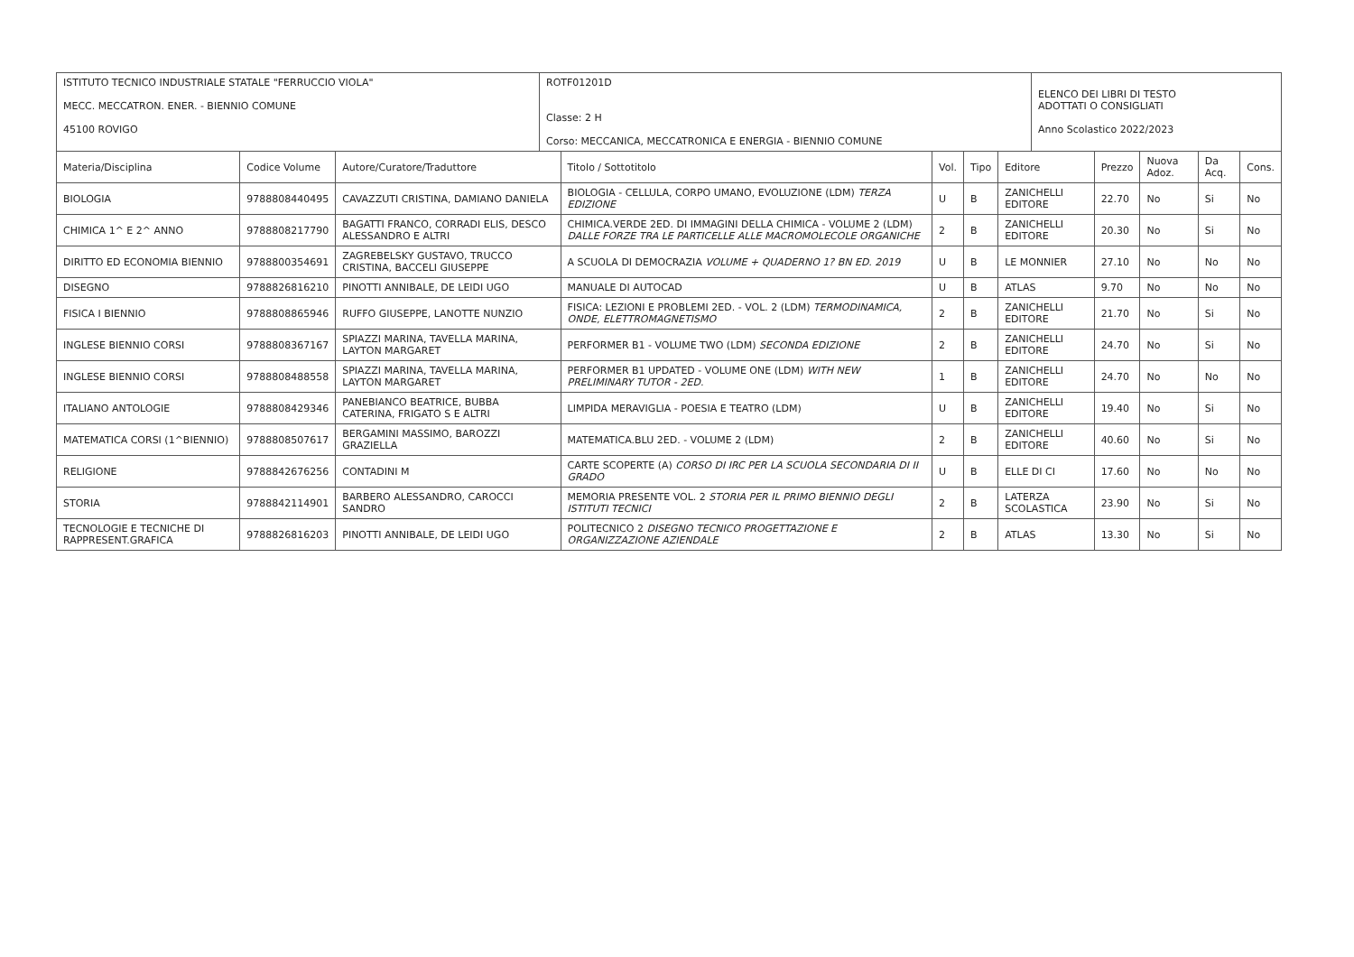| ISTITUTO TECNICO INDUSTRIALE STATALE "FERRUCCIO VIOLA" MECC. MECCATRON. ENER. - BIENNIO COMUNE 45100 ROVIGO | ROTF01201D Classe: 2 H Corso: MECCANICA, MECCATRONICA E ENERGIA - BIENNIO COMUNE | ELENCO DEI LIBRI DI TESTO ADOTTATI O CONSIGLIATI Anno Scolastico 2022/2023 |
| Materia/Disciplina | Codice Volume | Autore/Curatore/Traduttore | Titolo / Sottotitolo | Vol. | Tipo | Editore | Prezzo | Nuova Adoz. | Da Acq. | Cons. |
| --- | --- | --- | --- | --- | --- | --- | --- | --- | --- | --- |
| BIOLOGIA | 9788808440495 | CAVAZZUTI CRISTINA, DAMIANO DANIELA | BIOLOGIA - CELLULA, CORPO UMANO, EVOLUZIONE (LDM) TERZA EDIZIONE | U | B | ZANICHELLI EDITORE | 22.70 | No | Si | No |
| CHIMICA 1^ E 2^ ANNO | 9788808217790 | BAGATTI FRANCO, CORRADI ELIS, DESCO ALESSANDRO E ALTRI | CHIMICA.VERDE 2ED. DI IMMAGINI DELLA CHIMICA - VOLUME 2 (LDM) DALLE FORZE TRA LE PARTICELLE ALLE MACROMOLECOLE ORGANICHE | 2 | B | ZANICHELLI EDITORE | 20.30 | No | Si | No |
| DIRITTO ED ECONOMIA BIENNIO | 9788800354691 | ZAGREBELSKY GUSTAVO, TRUCCO CRISTINA, BACCELI GIUSEPPE | A SCUOLA DI DEMOCRAZIA VOLUME + QUADERNO 1? BN ED. 2019 | U | B | LE MONNIER | 27.10 | No | No | No |
| DISEGNO | 9788826816210 | PINOTTI ANNIBALE, DE LEIDI UGO | MANUALE DI AUTOCAD | U | B | ATLAS | 9.70 | No | No | No |
| FISICA I BIENNIO | 9788808865946 | RUFFO GIUSEPPE, LANOTTE NUNZIO | FISICA: LEZIONI E PROBLEMI 2ED. - VOL. 2 (LDM) TERMODINAMICA, ONDE, ELETTROMAGNETISMO | 2 | B | ZANICHELLI EDITORE | 21.70 | No | Si | No |
| INGLESE BIENNIO CORSI | 9788808367167 | SPIAZZI MARINA, TAVELLA MARINA, LAYTON MARGARET | PERFORMER B1 - VOLUME TWO (LDM) SECONDA EDIZIONE | 2 | B | ZANICHELLI EDITORE | 24.70 | No | Si | No |
| INGLESE BIENNIO CORSI | 9788808488558 | SPIAZZI MARINA, TAVELLA MARINA, LAYTON MARGARET | PERFORMER B1 UPDATED - VOLUME ONE (LDM) WITH NEW PRELIMINARY TUTOR - 2ED. | 1 | B | ZANICHELLI EDITORE | 24.70 | No | No | No |
| ITALIANO ANTOLOGIE | 9788808429346 | PANEBIANCO BEATRICE, BUBBA CATERINA, FRIGATO S E ALTRI | LIMPIDA MERAVIGLIA - POESIA E TEATRO (LDM) | U | B | ZANICHELLI EDITORE | 19.40 | No | Si | No |
| MATEMATICA CORSI (1^BIENNIO) | 9788808507617 | BERGAMINI MASSIMO, BAROZZI GRAZIELLA | MATEMATICA.BLU 2ED. - VOLUME 2 (LDM) | 2 | B | ZANICHELLI EDITORE | 40.60 | No | Si | No |
| RELIGIONE | 9788842676256 | CONTADINI M | CARTE SCOPERTE (A) CORSO DI IRC PER LA SCUOLA SECONDARIA DI II GRADO | U | B | ELLE DI CI | 17.60 | No | No | No |
| STORIA | 9788842114901 | BARBERO ALESSANDRO, CAROCCI SANDRO | MEMORIA PRESENTE VOL. 2 STORIA PER IL PRIMO BIENNIO DEGLI ISTITUTI TECNICI | 2 | B | LATERZA SCOLASTICA | 23.90 | No | Si | No |
| TECNOLOGIE E TECNICHE DI RAPPRESENT.GRAFICA | 9788826816203 | PINOTTI ANNIBALE, DE LEIDI UGO | POLITECNICO 2 DISEGNO TECNICO PROGETTAZIONE E ORGANIZZAZIONE AZIENDALE | 2 | B | ATLAS | 13.30 | No | Si | No |